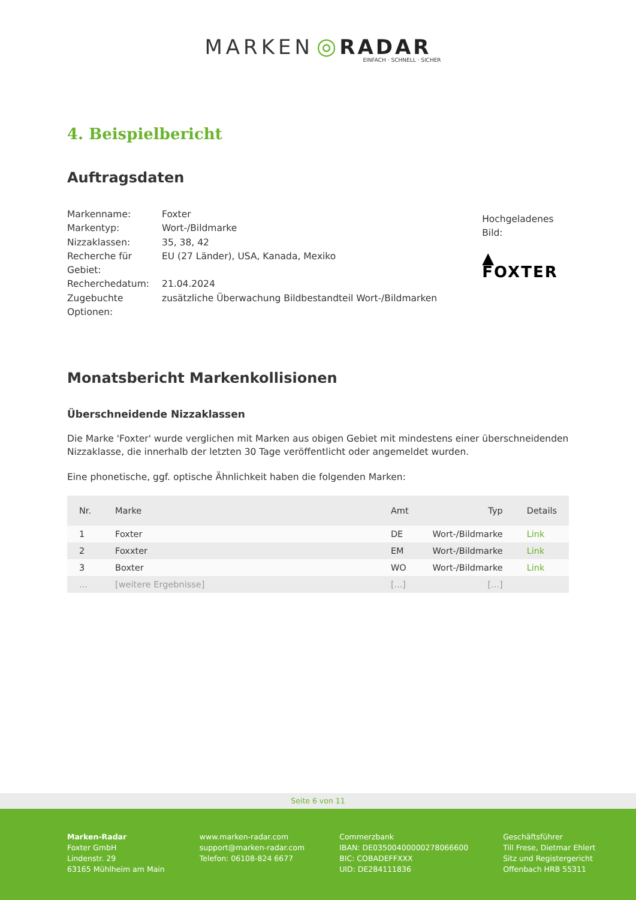MARKEN ◎ RADAR
EINFACH · SCHNELL · SICHER
4. Beispielbericht
Auftragsdaten
| Markenname: | Foxter |
| Markentyp: | Wort-/Bildmarke |
| Nizzaklassen: | 35, 38, 42 |
| Recherche für Gebiet: | EU (27 Länder), USA, Kanada, Mexiko |
| Recherchedatum: | 21.04.2024 |
| Zugebuchte Optionen: | zusätzliche Überwachung Bildbestandteil Wort-/Bildmarken |
Hochgeladenes Bild:
▲ FOXTER
Monatsbericht Markenkollisionen
Überschneidende Nizzaklassen
Die Marke 'Foxter' wurde verglichen mit Marken aus obigen Gebiet mit mindestens einer überschneidenden Nizzaklasse, die innerhalb der letzten 30 Tage veröffentlicht oder angemeldet wurden.
Eine phonetische, ggf. optische Ähnlichkeit haben die folgenden Marken:
| Nr. | Marke | Amt | Typ | Details |
| --- | --- | --- | --- | --- |
| 1 | Foxter | DE | Wort-/Bildmarke | Link |
| 2 | Foxxter | EM | Wort-/Bildmarke | Link |
| 3 | Boxter | WO | Wort-/Bildmarke | Link |
| ... | [weitere Ergebnisse] | [...] | [...] | |
Seite 6 von 11
Marken-Radar
Foxter GmbH
Lindenstr. 29
63165 Mühlheim am Main
www.marken-radar.com
support@marken-radar.com
Telefon: 06108-824 6677
Commerzbank
IBAN: DE03500400000278066600
BIC: COBADEFFXXX
UID: DE284111836
Geschäftsführer
Till Frese, Dietmar Ehlert
Sitz und Registergericht
Offenbach HRB 55311